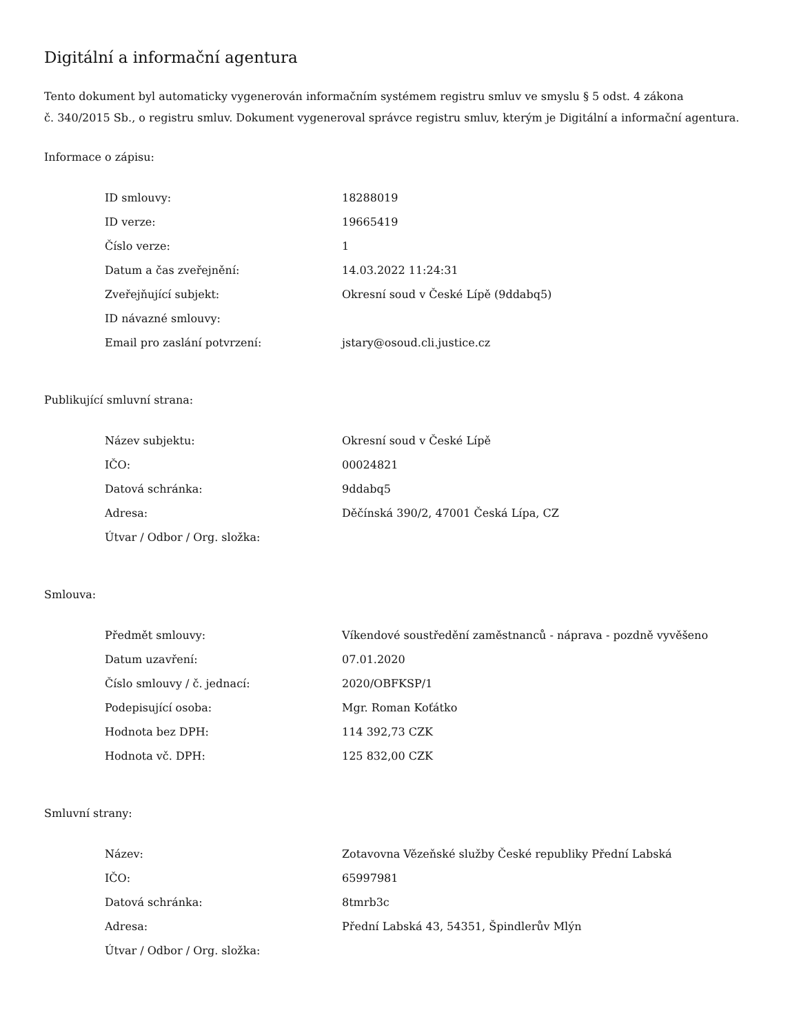Digitální a informační agentura
Tento dokument byl automaticky vygenerován informačním systémem registru smluv ve smyslu § 5 odst. 4 zákona
č. 340/2015 Sb., o registru smluv. Dokument vygeneroval správce registru smluv, kterým je Digitální a informační agentura.
Informace o zápisu:
| ID smlouvy: | 18288019 |
| ID verze: | 19665419 |
| Číslo verze: | 1 |
| Datum a čas zveřejnění: | 14.03.2022 11:24:31 |
| Zveřejňující subjekt: | Okresní soud v České Lípě (9ddabq5) |
| ID návazné smlouvy: | |
| Email pro zaslání potvrzení: | jstary@osoud.cli.justice.cz |
Publikující smluvní strana:
| Název subjektu: | Okresní soud v České Lípě |
| IČO: | 00024821 |
| Datová schránka: | 9ddabq5 |
| Adresa: | Děčínská 390/2, 47001 Česká Lípa, CZ |
| Útvar / Odbor / Org. složka: | |
Smlouva:
| Předmět smlouvy: | Víkendové soustředění zaměstnanců - náprava - pozdně vyvěšeno |
| Datum uzavření: | 07.01.2020 |
| Číslo smlouvy / č. jednací: | 2020/OBFKSP/1 |
| Podepisující osoba: | Mgr. Roman Koťátko |
| Hodnota bez DPH: | 114 392,73 CZK |
| Hodnota vč. DPH: | 125 832,00 CZK |
Smluvní strany:
| Název: | Zotavovna Vězeňské služby České republiky Přední Labská |
| IČO: | 65997981 |
| Datová schránka: | 8tmrb3c |
| Adresa: | Přední Labská 43, 54351, Špindlerův Mlýn |
| Útvar / Odbor / Org. složka: | |